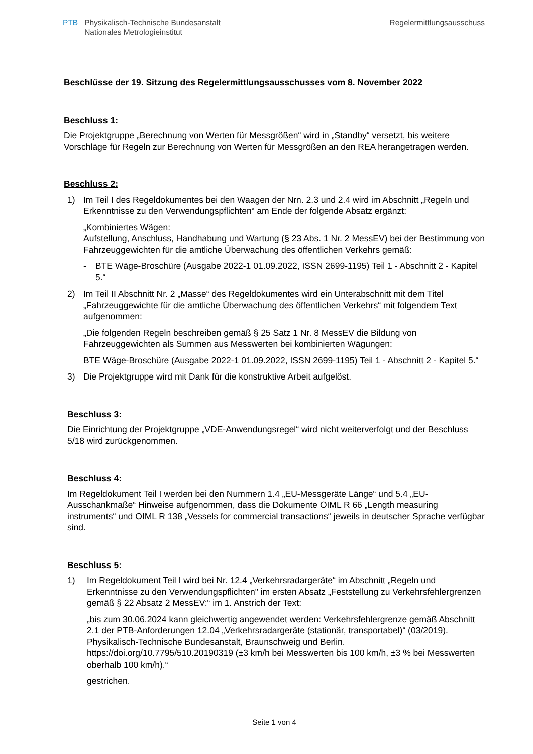PTB Physikalisch-Technische Bundesanstalt
Nationales Metrologieinstitut
Regelermittlungsausschuss
Beschlüsse der 19. Sitzung des Regelermittlungsausschusses vom 8. November 2022
Beschluss 1:
Die Projektgruppe „Berechnung von Werten für Messgrößen“ wird in „Standby“ versetzt, bis weitere Vorschläge für Regeln zur Berechnung von Werten für Messgrößen an den REA herangetragen werden.
Beschluss 2:
1) Im Teil I des Regeldokumentes bei den Waagen der Nrn. 2.3 und 2.4 wird im Abschnitt „Regeln und Erkenntnisse zu den Verwendungspflichten“ am Ende der folgende Absatz ergänzt:
„Kombiniertes Wägen:
Aufstellung, Anschluss, Handhabung und Wartung (§ 23 Abs. 1 Nr. 2 MessEV) bei der Bestimmung von Fahrzeuggewichten für die amtliche Überwachung des öffentlichen Verkehrs gemäß:
- BTE Wäge-Broschüre (Ausgabe 2022-1 01.09.2022, ISSN 2699-1195) Teil 1 - Abschnitt 2 - Kapitel 5.“
2) Im Teil II Abschnitt Nr. 2 „Masse“ des Regeldokumentes wird ein Unterabschnitt mit dem Titel „Fahrzeuggewichte für die amtliche Überwachung des öffentlichen Verkehrs“ mit folgendem Text aufgenommen:
„Die folgenden Regeln beschreiben gemäß § 25 Satz 1 Nr. 8 MessEV die Bildung von Fahrzeuggewichten als Summen aus Messwerten bei kombinierten Wägungen:
BTE Wäge-Broschüre (Ausgabe 2022-1 01.09.2022, ISSN 2699-1195) Teil 1 - Abschnitt 2 - Kapitel 5.“
3) Die Projektgruppe wird mit Dank für die konstruktive Arbeit aufgelöst.
Beschluss 3:
Die Einrichtung der Projektgruppe „VDE-Anwendungsregel“ wird nicht weiterverfolgt und der Beschluss 5/18 wird zurückgenommen.
Beschluss 4:
Im Regeldokument Teil I werden bei den Nummern 1.4 „EU-Messgeräte Länge“ und 5.4 „EU-Ausschankmaße“ Hinweise aufgenommen, dass die Dokumente OIML R 66 „Length measuring instruments“ und OIML R 138 „Vessels for commercial transactions“ jeweils in deutscher Sprache verfügbar sind.
Beschluss 5:
1) Im Regeldokument Teil I wird bei Nr. 12.4 „Verkehrsradargeräte“ im Abschnitt „Regeln und Erkenntnisse zu den Verwendungspflichten" im ersten Absatz „Feststellung zu Verkehrsfehlergrenzen gemäß § 22 Absatz 2 MessEV:“ im 1. Anstrich der Text:
„bis zum 30.06.2024 kann gleichwertig angewendet werden: Verkehrsfehlergrenze gemäß Abschnitt 2.1 der PTB-Anforderungen 12.04 „Verkehrsradargeräte (stationär, transportabel)“ (03/2019). Physikalisch-Technische Bundesanstalt, Braunschweig und Berlin. https://doi.org/10.7795/510.20190319 (±3 km/h bei Messwerten bis 100 km/h, ±3 % bei Messwerten oberhalb 100 km/h).“
gestrichen.
Seite 1 von 4